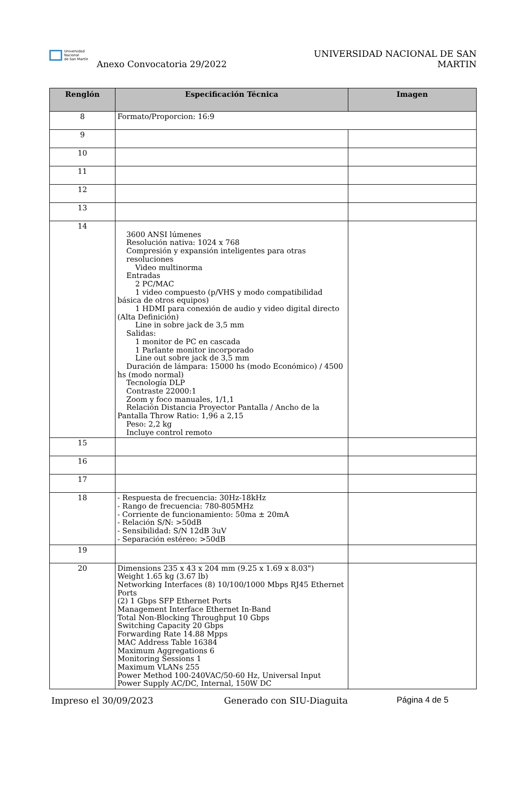Universidad
Nacional
de San Martín
Anexo Convocatoria 29/2022
UNIVERSIDAD NACIONAL DE SAN MARTIN
| Renglón | Especificación Técnica | Imagen |
| --- | --- | --- |
| 8 | Formato/Proporcion: 16:9 | |
| 9 | | |
| 10 | | |
| 11 | | |
| 12 | | |
| 13 | | |
| 14 | 3600 ANSI lúmenes Resolución nativa: 1024 x 768 Compresión y expansión inteligentes para otras resoluciones Video multinorma Entradas 2 PC/MAC 1 video compuesto (p/VHS y modo compatibilidad básica de otros equipos) 1 HDMI para conexión de audio y video digital directo (Alta Definición) Line in sobre jack de 3,5 mm Salidas: 1 monitor de PC en cascada 1 Parlante monitor incorporado Line out sobre jack de 3,5 mm Duración de lámpara: 15000 hs (modo Económico) / 4500 hs (modo normal) Tecnología DLP Contraste 22000:1 Zoom y foco manuales, 1/1,1 Relación Distancia Proyector Pantalla / Ancho de la Pantalla Throw Ratio: 1,96 a 2,15 Peso: 2,2 kg Incluye control remoto | |
| 15 | | |
| 16 | | |
| 17 | | |
| 18 | - Respuesta de frecuencia: 30Hz-18kHz - Rango de frecuencia: 780-805MHz - Corriente de funcionamiento: 50ma ± 20mA - Relación S/N: >50dB - Sensibilidad: S/N 12dB 3uV - Separación estéreo: >50dB | |
| 19 | | |
| 20 | Dimensions 235 x 43 x 204 mm (9.25 x 1.69 x 8.03") Weight 1.65 kg (3.67 lb) Networking Interfaces (8) 10/100/1000 Mbps RJ45 Ethernet Ports (2) 1 Gbps SFP Ethernet Ports Management Interface Ethernet In-Band Total Non-Blocking Throughput 10 Gbps Switching Capacity 20 Gbps Forwarding Rate 14.88 Mpps MAC Address Table 16384 Maximum Aggregations 6 Monitoring Sessions 1 Maximum VLANs 255 Power Method 100-240VAC/50-60 Hz, Universal Input Power Supply AC/DC, Internal, 150W DC | |
Impreso el 30/09/2023 Generado con SIU-Diaguita Página 4 de 5